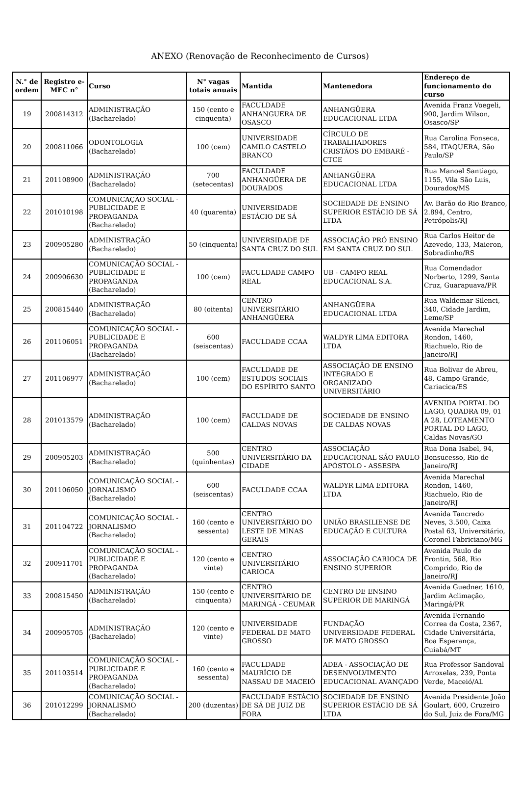ANEXO (Renovação de Reconhecimento de Cursos)
| N.° de ordem | Registro e-MEC n° | Curso | N° vagas totais anuais | Mantida | Mantenedora | Endereço de funcionamento do curso |
| --- | --- | --- | --- | --- | --- | --- |
| 19 | 200814312 | ADMINISTRAÇÃO (Bacharelado) | 150 (cento e cinquenta) | FACULDADE ANHANGUERA DE OSASCO | ANHANGÜERA EDUCACIONAL LTDA | Avenida Franz Voegeli, 900, Jardim Wilson, Osasco/SP |
| 20 | 200811066 | ODONTOLOGIA (Bacharelado) | 100 (cem) | UNIVERSIDADE CAMILO CASTELO BRANCO | CÍRCULO DE TRABALHADORES CRISTÃOS DO EMBARÉ - CTCE | Rua Carolina Fonseca, 584, ITAQUERA, São Paulo/SP |
| 21 | 201108900 | ADMINISTRAÇÃO (Bacharelado) | 700 (setecentas) | FACULDADE ANHANGÜERA DE DOURADOS | ANHANGÜERA EDUCACIONAL LTDA | Rua Manoel Santiago, 1155, Vila São Luis, Dourados/MS |
| 22 | 201010198 | COMUNICAÇÃO SOCIAL - PUBLICIDADE E PROPAGANDA (Bacharelado) | 40 (quarenta) | UNIVERSIDADE ESTÁCIO DE SÁ | SOCIEDADE DE ENSINO SUPERIOR ESTÁCIO DE SÁ LTDA | Av. Barão do Rio Branco, 2.894, Centro, Petrópolis/RJ |
| 23 | 200905280 | ADMINISTRAÇÃO (Bacharelado) | 50 (cinquenta) | UNIVERSIDADE DE SANTA CRUZ DO SUL | ASSOCIAÇÃO PRÓ ENSINO EM SANTA CRUZ DO SUL | Rua Carlos Heitor de Azevedo, 133, Maieron, Sobradinho/RS |
| 24 | 200906630 | COMUNICAÇÃO SOCIAL - PUBLICIDADE E PROPAGANDA (Bacharelado) | 100 (cem) | FACULDADE CAMPO REAL | UB - CAMPO REAL EDUCACIONAL S.A. | Rua Comendador Norberto, 1299, Santa Cruz, Guarapuava/PR |
| 25 | 200815440 | ADMINISTRAÇÃO (Bacharelado) | 80 (oitenta) | CENTRO UNIVERSITÁRIO ANHANGÜERA | ANHANGÜERA EDUCACIONAL LTDA | Rua Waldemar Silenci, 340, Cidade Jardim, Leme/SP |
| 26 | 201106051 | COMUNICAÇÃO SOCIAL - PUBLICIDADE E PROPAGANDA (Bacharelado) | 600 (seiscentas) | FACULDADE CCAA | WALDYR LIMA EDITORA LTDA | Avenida Marechal Rondon, 1460, Riachuelo, Rio de Janeiro/RJ |
| 27 | 201106977 | ADMINISTRAÇÃO (Bacharelado) | 100 (cem) | FACULDADE DE ESTUDOS SOCIAIS DO ESPÍRITO SANTO | ASSOCIAÇÃO DE ENSINO INTEGRADO E ORGANIZADO UNIVERSITÁRIO | Rua Bolivar de Abreu, 48, Campo Grande, Cariacica/ES |
| 28 | 201013579 | ADMINISTRAÇÃO (Bacharelado) | 100 (cem) | FACULDADE DE CALDAS NOVAS | SOCIEDADE DE ENSINO DE CALDAS NOVAS | AVENIDA PORTAL DO LAGO, QUADRA 09, 01 A 28, LOTEAMENTO PORTAL DO LAGO, Caldas Novas/GO |
| 29 | 200905203 | ADMINISTRAÇÃO (Bacharelado) | 500 (quinhentas) | CENTRO UNIVERSITÁRIO DA CIDADE | ASSOCIAÇÃO EDUCACIONAL SÃO PAULO APÓSTOLO - ASSESPA | Rua Dona Isabel, 94, Bonsucesso, Rio de Janeiro/RJ |
| 30 | 201106050 | COMUNICAÇÃO SOCIAL - JORNALISMO (Bacharelado) | 600 (seiscentas) | FACULDADE CCAA | WALDYR LIMA EDITORA LTDA | Avenida Marechal Rondon, 1460, Riachuelo, Rio de Janeiro/RJ |
| 31 | 201104722 | COMUNICAÇÃO SOCIAL - JORNALISMO (Bacharelado) | 160 (cento e sessenta) | CENTRO UNIVERSITÁRIO DO LESTE DE MINAS GERAIS | UNIÃO BRASILIENSE DE EDUCAÇÃO E CULTURA | Avenida Tancredo Neves, 3.500, Caixa Postal 63, Universitário, Coronel Fabriciano/MG |
| 32 | 200911701 | COMUNICAÇÃO SOCIAL - PUBLICIDADE E PROPAGANDA (Bacharelado) | 120 (cento e vinte) | CENTRO UNIVERSITÁRIO CARIOCA | ASSOCIAÇÃO CARIOCA DE ENSINO SUPERIOR | Avenida Paulo de Frontin, 568, Rio Comprido, Rio de Janeiro/RJ |
| 33 | 200815450 | ADMINISTRAÇÃO (Bacharelado) | 150 (cento e cinquenta) | CENTRO UNIVERSITÁRIO DE MARINGÁ - CEUMAR | CENTRO DE ENSINO SUPERIOR DE MARINGÁ | Avenida Guedner, 1610, Jardim Aclimação, Maringá/PR |
| 34 | 200905705 | ADMINISTRAÇÃO (Bacharelado) | 120 (cento e vinte) | UNIVERSIDADE FEDERAL DE MATO GROSSO | FUNDAÇÃO UNIVERSIDADE FEDERAL DE MATO GROSSO | Avenida Fernando Correa da Costa, 2367, Cidade Universitária, Boa Esperança, Cuiabá/MT |
| 35 | 201103514 | COMUNICAÇÃO SOCIAL - PUBLICIDADE E PROPAGANDA (Bacharelado) | 160 (cento e sessenta) | FACULDADE MAURÍCIO DE NASSAU DE MACEIÓ | ADEA - ASSOCIAÇÃO DE DESENVOLVIMENTO EDUCACIONAL AVANÇADO | Rua Professor Sandoval Arroxelas, 239, Ponta Verde, Maceió/AL |
| 36 | 201012299 | COMUNICAÇÃO SOCIAL - JORNALISMO (Bacharelado) | 200 (duzentas) | FACULDADE ESTÁCIO DE SÁ DE JUIZ DE FORA | SOCIEDADE DE ENSINO SUPERIOR ESTÁCIO DE SÁ LTDA | Avenida Presidente João Goulart, 600, Cruzeiro do Sul, Juiz de Fora/MG |